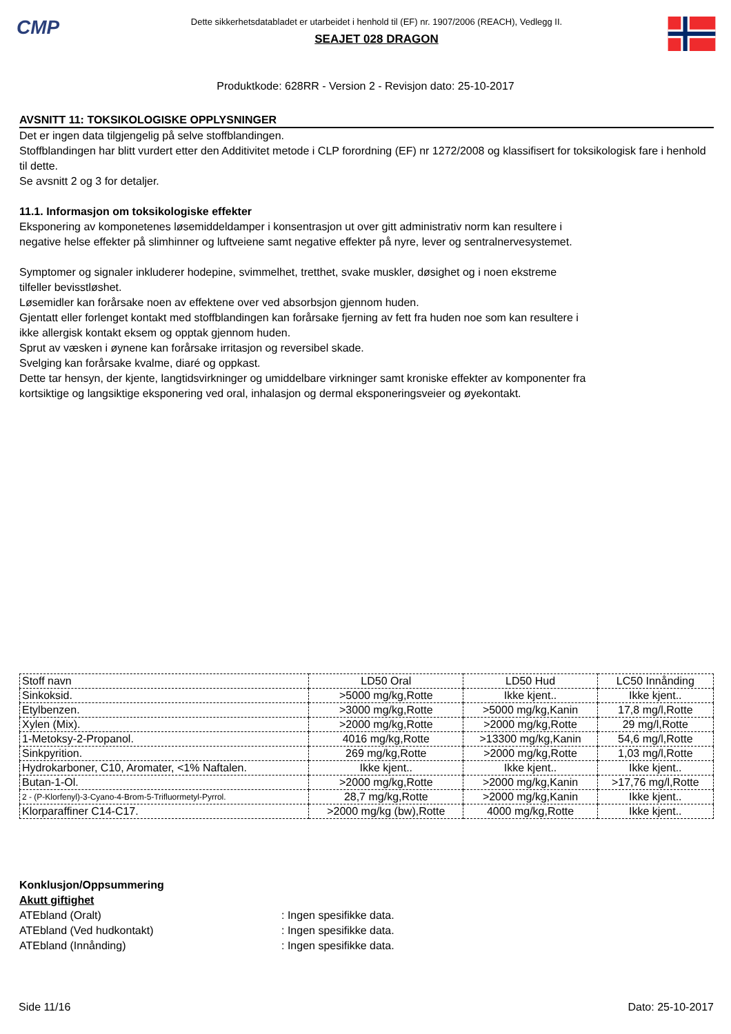CMP
Dette sikkerhetsdatabladet er utarbeidet i henhold til (EF) nr. 1907/2006 (REACH), Vedlegg II.
SEAJET 028 DRAGON
Produktkode: 628RR - Version 2 - Revisjon dato: 25-10-2017
AVSNITT 11: TOKSIKOLOGISKE OPPLYSNINGER
Det er ingen data tilgjengelig på selve stoffblandingen.
Stoffblandingen har blitt vurdert etter den Additivitet metode i CLP forordning (EF) nr 1272/2008 og klassifisert for toksikologisk fare i henhold til dette.
Se avsnitt 2 og 3 for detaljer.
11.1. Informasjon om toksikologiske effekter
Eksponering av komponetenes løsemiddeldamper i konsentrasjon ut over gitt administrativ norm kan resultere i
negative helse effekter på slimhinner og luftveiene samt negative effekter på nyre, lever og sentralnervesystemet.
Symptomer og signaler inkluderer hodepine, svimmelhet, tretthet, svake muskler, døsighet og i noen ekstreme
tilfeller bevisstløshet.
Løsemidler kan forårsake noen av effektene over ved absorbsjon gjennom huden.
Gjentatt eller forlenget kontakt med stoffblandingen kan forårsake fjerning av fett fra huden noe som kan resultere i
ikke allergisk kontakt eksem og opptak gjennom huden.
Sprut av væsken i øynene kan forårsake irritasjon og reversibel skade.
Svelging kan forårsake kvalme, diaré og oppkast.
Dette tar hensyn, der kjente, langtidsvirkninger og umiddelbare virkninger samt kroniske effekter av komponenter fra
kortsiktige og langsiktige eksponering ved oral, inhalasjon og dermal eksponeringsveier og øyekontakt.
| Stoff navn | LD50 Oral | LD50 Hud | LC50 Innånding |
| --- | --- | --- | --- |
| Sinkoksid. | >5000 mg/kg,Rotte | Ikke kjent.. | Ikke kjent.. |
| Etylbenzen. | >3000 mg/kg,Rotte | >5000 mg/kg,Kanin | 17,8 mg/l,Rotte |
| Xylen (Mix). | >2000 mg/kg,Rotte | >2000 mg/kg,Rotte | 29 mg/l,Rotte |
| 1-Metoksy-2-Propanol. | 4016 mg/kg,Rotte | >13300 mg/kg,Kanin | 54,6 mg/l,Rotte |
| Sinkpyrition. | 269 mg/kg,Rotte | >2000 mg/kg,Rotte | 1,03 mg/l,Rotte |
| Hydrokarboner, C10, Aromater, <1% Naftalen. | Ikke kjent.. | Ikke kjent.. | Ikke kjent.. |
| Butan-1-Ol. | >2000 mg/kg,Rotte | >2000 mg/kg,Kanin | >17,76 mg/l,Rotte |
| 2 - (P-Klorfenyl)-3-Cyano-4-Brom-5-Trifluormetyl-Pyrrol. | 28,7 mg/kg,Rotte | >2000 mg/kg,Kanin | Ikke kjent.. |
| Klorparaffiner C14-C17. | >2000 mg/kg (bw),Rotte | 4000 mg/kg,Rotte | Ikke kjent.. |
Konklusjon/Oppsummering
Akutt giftighet
ATEbland (Oralt): Ingen spesifikke data.
ATEbland (Ved hudkontakt): Ingen spesifikke data.
ATEbland (Innånding): Ingen spesifikke data.
Side 11/16 Dato: 25-10-2017